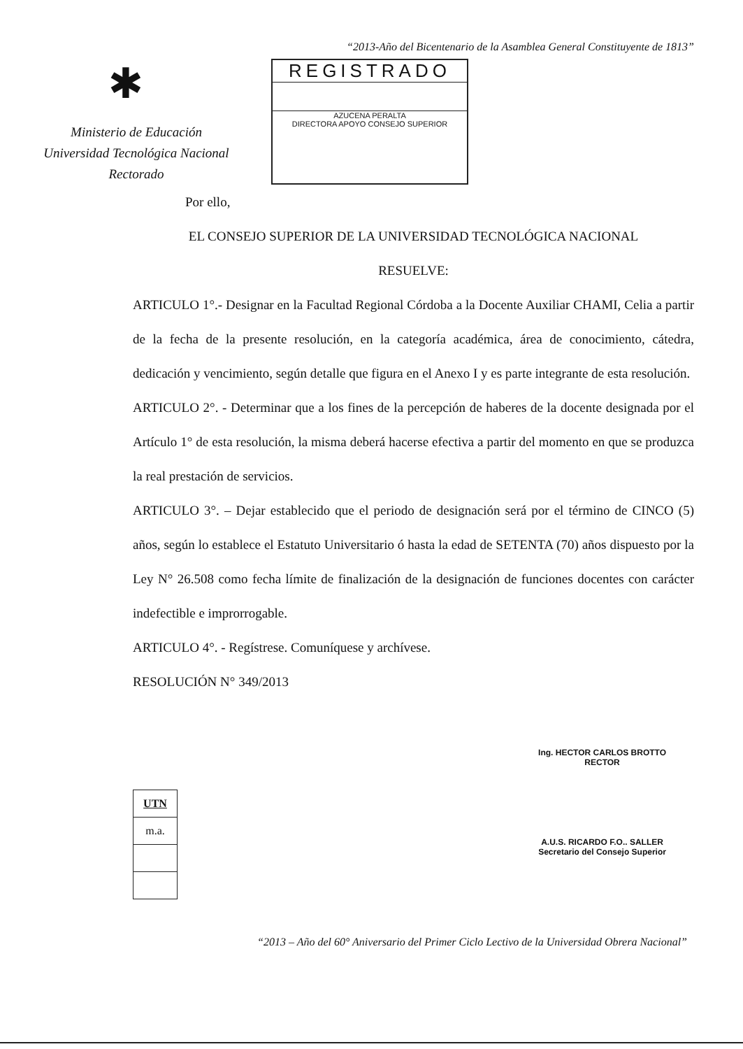“2013-Año del Bicentenario de la Asamblea General Constituyente de 1813”
✱
Ministerio de Educación
Universidad Tecnológica Nacional
Rectorado
REGISTRADO
AZUCENA PERALTA
DIRECTORA APOYO CONSEJO SUPERIOR
Por ello,
EL CONSEJO SUPERIOR DE LA UNIVERSIDAD TECNOLÓGICA NACIONAL
RESUELVE:
ARTICULO 1°.- Designar en la Facultad Regional Córdoba a la Docente Auxiliar CHAMI, Celia a partir de la fecha de la presente resolución, en la categoría académica, área de conocimiento, cátedra, dedicación y vencimiento, según detalle que figura en el Anexo I y es parte integrante de esta resolución.
ARTICULO 2°. - Determinar que a los fines de la percepción de haberes de la docente designada por el Artículo 1° de esta resolución, la misma deberá hacerse efectiva a partir del momento en que se produzca la real prestación de servicios.
ARTICULO 3°. – Dejar establecido que el periodo de designación será por el término de CINCO (5) años, según lo establece el Estatuto Universitario ó hasta la edad de SETENTA (70) años dispuesto por la Ley N° 26.508 como fecha límite de finalización de la designación de funciones docentes con carácter indefectible e improrrogable.
ARTICULO 4°. - Regístrese. Comuníquese y archívese.
RESOLUCIÓN N° 349/2013
| UTN |
| m.a. |
Ing. HECTOR CARLOS BROTTO
RECTOR
A.U.S. RICARDO F.O.. SALLER
Secretario del Consejo Superior
“2013 – Año del 60° Aniversario del Primer Ciclo Lectivo de la Universidad Obrera Nacional”